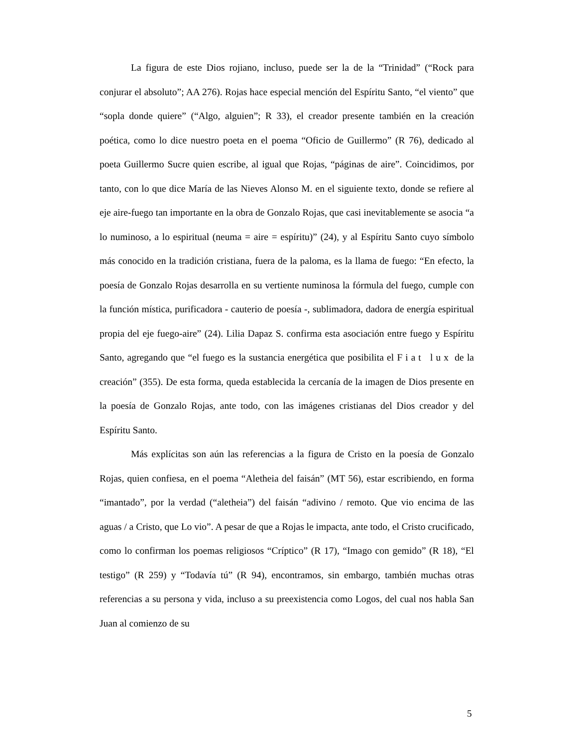La figura de este Dios rojiano, incluso, puede ser la de la “Trinidad” (“Rock para conjurar el absoluto”; AA 276). Rojas hace especial mención del Espíritu Santo, “el viento” que “sopla donde quiere” (“Algo, alguien”; R 33), el creador presente también en la creación poética, como lo dice nuestro poeta en el poema “Oficio de Guillermo” (R 76), dedicado al poeta Guillermo Sucre quien escribe, al igual que Rojas, “páginas de aire”. Coincidimos, por tanto, con lo que dice María de las Nieves Alonso M. en el siguiente texto, donde se refiere al eje aire-fuego tan importante en la obra de Gonzalo Rojas, que casi inevitablemente se asocia “a lo numinoso, a lo espiritual (neuma = aire = espíritu)” (24), y al Espíritu Santo cuyo símbolo más conocido en la tradición cristiana, fuera de la paloma, es la llama de fuego: “En efecto, la poesía de Gonzalo Rojas desarrolla en su vertiente numinosa la fórmula del fuego, cumple con la función mística, purificadora - cauterio de poesía -, sublimadora, dadora de energía espiritual propia del eje fuego-aire” (24). Lilia Dapaz S. confirma esta asociación entre fuego y Espíritu Santo, agregando que “el fuego es la sustancia energética que posibilita el Fiat lux de la creación” (355). De esta forma, queda establecida la cercanía de la imagen de Dios presente en la poesía de Gonzalo Rojas, ante todo, con las imágenes cristianas del Dios creador y del Espíritu Santo.
Más explícitas son aún las referencias a la figura de Cristo en la poesía de Gonzalo Rojas, quien confiesa, en el poema “Aletheia del faisán” (MT 56), estar escribiendo, en forma “imantado”, por la verdad (“aletheia”) del faisán “adivino / remoto. Que vio encima de las aguas / a Cristo, que Lo vio”. A pesar de que a Rojas le impacta, ante todo, el Cristo crucificado, como lo confirman los poemas religiosos “Críptico” (R 17), “Imago con gemido” (R 18), “El testigo” (R 259) y “Todavía tú” (R 94), encontramos, sin embargo, también muchas otras referencias a su persona y vida, incluso a su preexistencia como Logos, del cual nos habla San Juan al comienzo de su
5